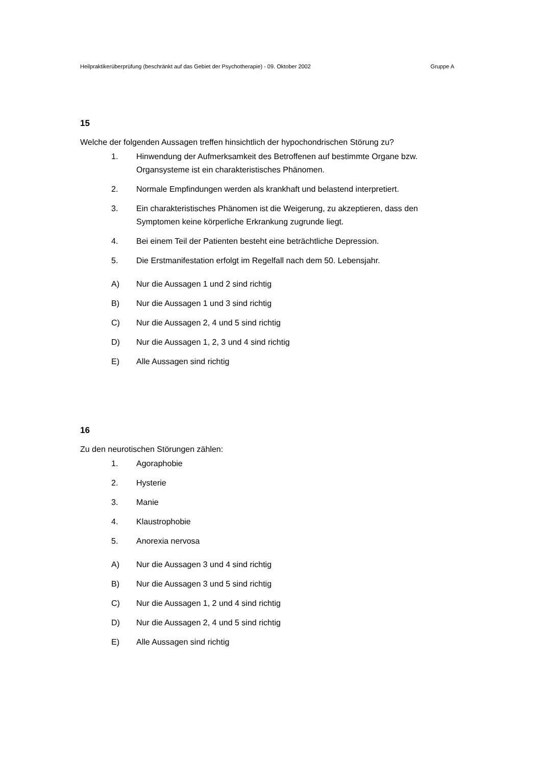Heilpraktikerüberprüfung (beschränkt auf das Gebiet der Psychotherapie) - 09. Oktober 2002 Gruppe A
15
Welche der folgenden Aussagen treffen hinsichtlich der hypochondrischen Störung zu?
1. Hinwendung der Aufmerksamkeit des Betroffenen auf bestimmte Organe bzw. Organsysteme ist ein charakteristisches Phänomen.
2. Normale Empfindungen werden als krankhaft und belastend interpretiert.
3. Ein charakteristisches Phänomen ist die Weigerung, zu akzeptieren, dass den Symptomen keine körperliche Erkrankung zugrunde liegt.
4. Bei einem Teil der Patienten besteht eine beträchtliche Depression.
5. Die Erstmanifestation erfolgt im Regelfall nach dem 50. Lebensjahr.
A) Nur die Aussagen 1 und 2 sind richtig
B) Nur die Aussagen 1 und 3 sind richtig
C) Nur die Aussagen 2, 4 und 5 sind richtig
D) Nur die Aussagen 1, 2, 3 und 4 sind richtig
E) Alle Aussagen sind richtig
16
Zu den neurotischen Störungen zählen:
1. Agoraphobie
2. Hysterie
3. Manie
4. Klaustrophobie
5. Anorexia nervosa
A) Nur die Aussagen 3 und 4 sind richtig
B) Nur die Aussagen 3 und 5 sind richtig
C) Nur die Aussagen 1, 2 und 4 sind richtig
D) Nur die Aussagen 2, 4 und 5 sind richtig
E) Alle Aussagen sind richtig